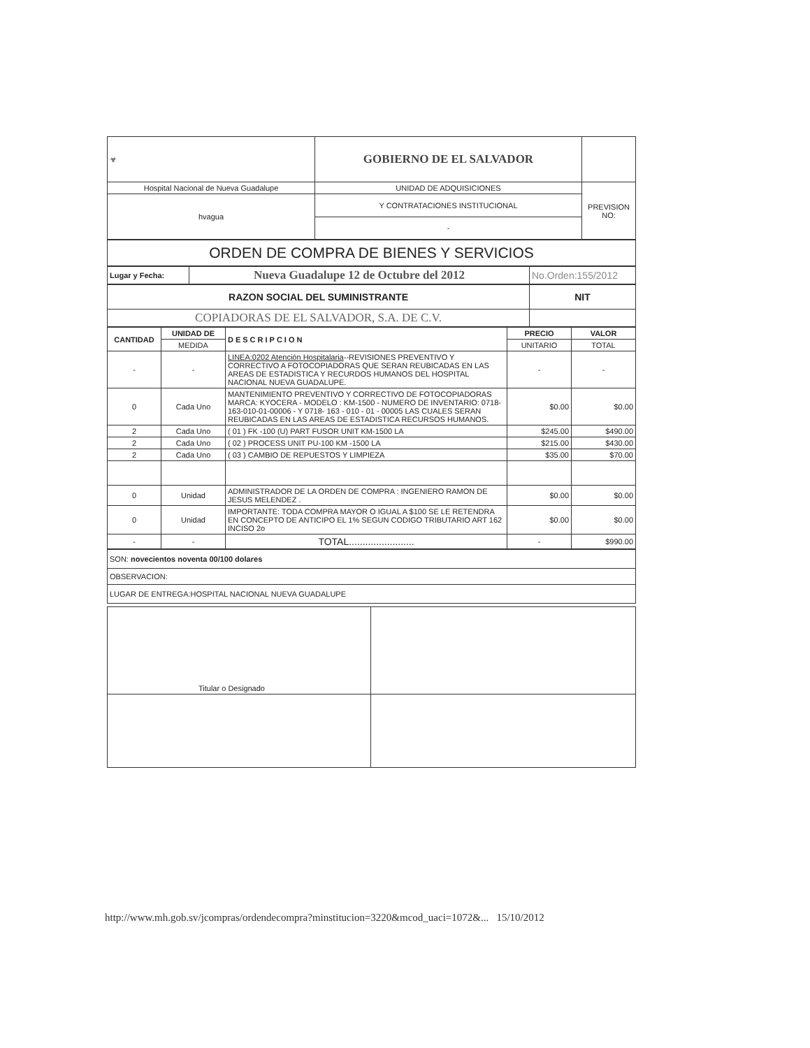| ☣ | GOBIERNO DE EL SALVADOR | |
| Hospital Nacional de Nueva Guadalupe | UNIDAD DE ADQUISICIONES | PREVISION NO: |
| hvagua | Y CONTRATACIONES INSTITUCIONAL | |
| | - | |
| ORDEN DE COMPRA DE BIENES Y SERVICIOS |
| Lugar y Fecha: | Nueva Guadalupe 12 de Octubre del 2012 | No.Orden:155/2012 |
| RAZON SOCIAL DEL SUMINISTRANTE | NIT |
| COPIADORAS DE EL SALVADOR, S.A. DE C.V. | |
| CANTIDAD | UNIDAD DE | DESCRIPCION | PRECIO | VALOR |
| --- | --- | --- | --- | --- |
| | MEDIDA | | UNITARIO | TOTAL |
| - | - | LINEA:0202 Atención Hospitalaria --REVISIONES PREVENTIVO Y CORRECTIVO A FOTOCOPIADORAS QUE SERAN REUBICADAS EN LAS AREAS DE ESTADISTICA Y RECURDOS HUMANOS DEL HOSPITAL NACIONAL NUEVA GUADALUPE. | - | - |
| 0 | Cada Uno | MANTENIMIENTO PREVENTIVO Y CORRECTIVO DE FOTOCOPIADORAS MARCA: KYOCERA - MODELO : KM-1500 - NUMERO DE INVENTARIO: 0718-163-010-01-00006 - Y 0718- 163 - 010 - 01 - 00005 LAS CUALES SERAN REUBICADAS EN LAS AREAS DE ESTADISTICA RECURSOS HUMANOS. | $0.00 | $0.00 |
| 2 | Cada Uno | ( 01 ) FK -100 (U) PART FUSOR UNIT KM-1500 LA | $245.00 | $490.00 |
| 2 | Cada Uno | ( 02 ) PROCESS UNIT PU-100 KM -1500 LA | $215.00 | $430.00 |
| 2 | Cada Uno | ( 03 ) CAMBIO DE REPUESTOS Y LIMPIEZA | $35.00 | $70.00 |
| 0 | Unidad | ADMINISTRADOR DE LA ORDEN DE COMPRA : INGENIERO RAMON DE JESUS MELENDEZ . | $0.00 | $0.00 |
| 0 | Unidad | IMPORTANTE: TODA COMPRA MAYOR O IGUAL A $100 SE LE RETENDRA EN CONCEPTO DE ANTICIPO EL 1% SEGUN CODIGO TRIBUTARIO ART 162 INCISO 2o | $0.00 | $0.00 |
| - | - | TOTAL........................ | - | $990.00 |
| SON: novecientos noventa 00/100 dolares |
| OBSERVACION: |
| LUGAR DE ENTREGA:HOSPITAL NACIONAL NUEVA GUADALUPE |
| Titular o Designado | |
http://www.mh.gob.sv/jcompras/ordendecompra?minstitucion=3220&mcod_uaci=1072&... 15/10/2012